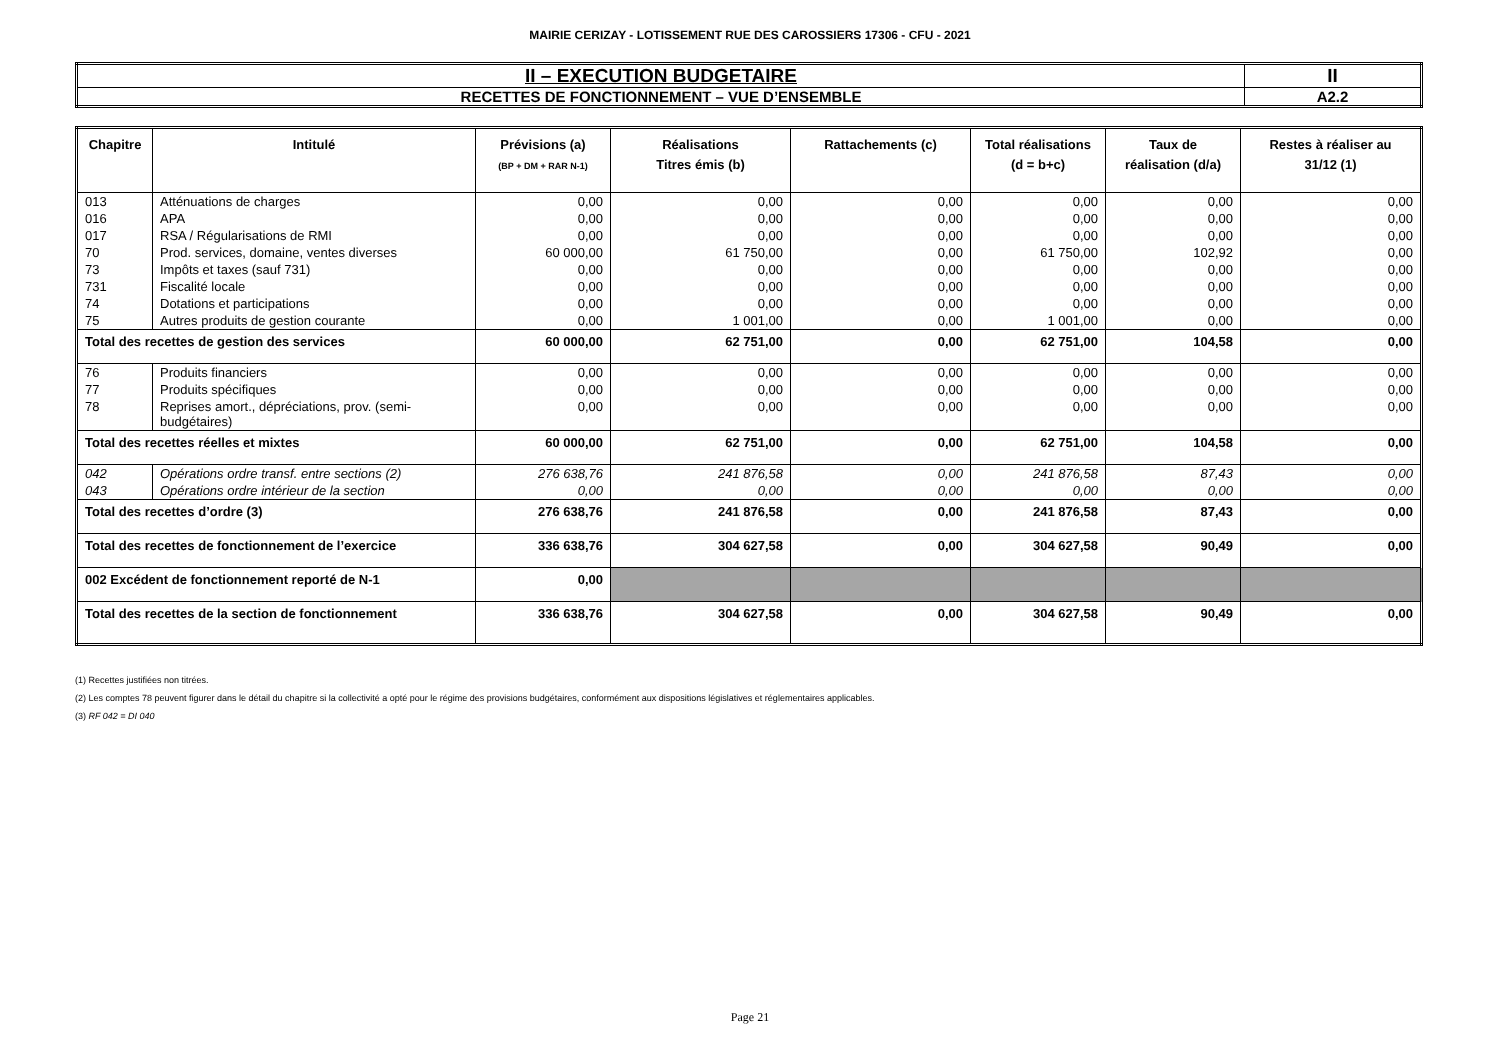MAIRIE CERIZAY - LOTISSEMENT RUE DES CAROSSIERS 17306 - CFU - 2021
| II – EXECUTION BUDGETAIRE | II |
| RECETTES DE FONCTIONNEMENT – VUE D’ENSEMBLE | A2.2 |
| Chapitre | Intitulé | Prévisions (a) (BP + DM + RAR N-1) | Réalisations Titres émis (b) | Rattachements (c) | Total réalisations (d = b+c) | Taux de réalisation (d/a) | Restes à réaliser au 31/12 (1) |
| --- | --- | --- | --- | --- | --- | --- | --- |
| 013 | Atténuations de charges | 0,00 | 0,00 | 0,00 | 0,00 | 0,00 | 0,00 |
| 016 | APA | 0,00 | 0,00 | 0,00 | 0,00 | 0,00 | 0,00 |
| 017 | RSA / Régularisations de RMI | 0,00 | 0,00 | 0,00 | 0,00 | 0,00 | 0,00 |
| 70 | Prod. services, domaine, ventes diverses | 60 000,00 | 61 750,00 | 0,00 | 61 750,00 | 102,92 | 0,00 |
| 73 | Impôts et taxes (sauf 731) | 0,00 | 0,00 | 0,00 | 0,00 | 0,00 | 0,00 |
| 731 | Fiscalité locale | 0,00 | 0,00 | 0,00 | 0,00 | 0,00 | 0,00 |
| 74 | Dotations et participations | 0,00 | 0,00 | 0,00 | 0,00 | 0,00 | 0,00 |
| 75 | Autres produits de gestion courante | 0,00 | 1 001,00 | 0,00 | 1 001,00 | 0,00 | 0,00 |
| Total des recettes de gestion des services | | 60 000,00 | 62 751,00 | 0,00 | 62 751,00 | 104,58 | 0,00 |
| 76 | Produits financiers | 0,00 | 0,00 | 0,00 | 0,00 | 0,00 | 0,00 |
| 77 | Produits spécifiques | 0,00 | 0,00 | 0,00 | 0,00 | 0,00 | 0,00 |
| 78 | Reprises amort., dépréciations, prov. (semi-budgétaires) | 0,00 | 0,00 | 0,00 | 0,00 | 0,00 | 0,00 |
| Total des recettes réelles et mixtes | | 60 000,00 | 62 751,00 | 0,00 | 62 751,00 | 104,58 | 0,00 |
| 042 | Opérations ordre transf. entre sections (2) | 276 638,76 | 241 876,58 | 0,00 | 241 876,58 | 87,43 | 0,00 |
| 043 | Opérations ordre intérieur de la section | 0,00 | 0,00 | 0,00 | 0,00 | 0,00 | 0,00 |
| Total des recettes d’ordre (3) | | 276 638,76 | 241 876,58 | 0,00 | 241 876,58 | 87,43 | 0,00 |
| Total des recettes de fonctionnement de l’exercice | | 336 638,76 | 304 627,58 | 0,00 | 304 627,58 | 90,49 | 0,00 |
| 002 Excédent de fonctionnement reporté de N-1 | | 0,00 | | | | | |
| Total des recettes de la section de fonctionnement | | 336 638,76 | 304 627,58 | 0,00 | 304 627,58 | 90,49 | 0,00 |
(1) Recettes justifiées non titrées.
(2) Les comptes 78 peuvent figurer dans le détail du chapitre si la collectivité a opté pour le régime des provisions budgétaires, conformément aux dispositions législatives et réglementaires applicables.
(3) RF 042 = DI 040
Page 21